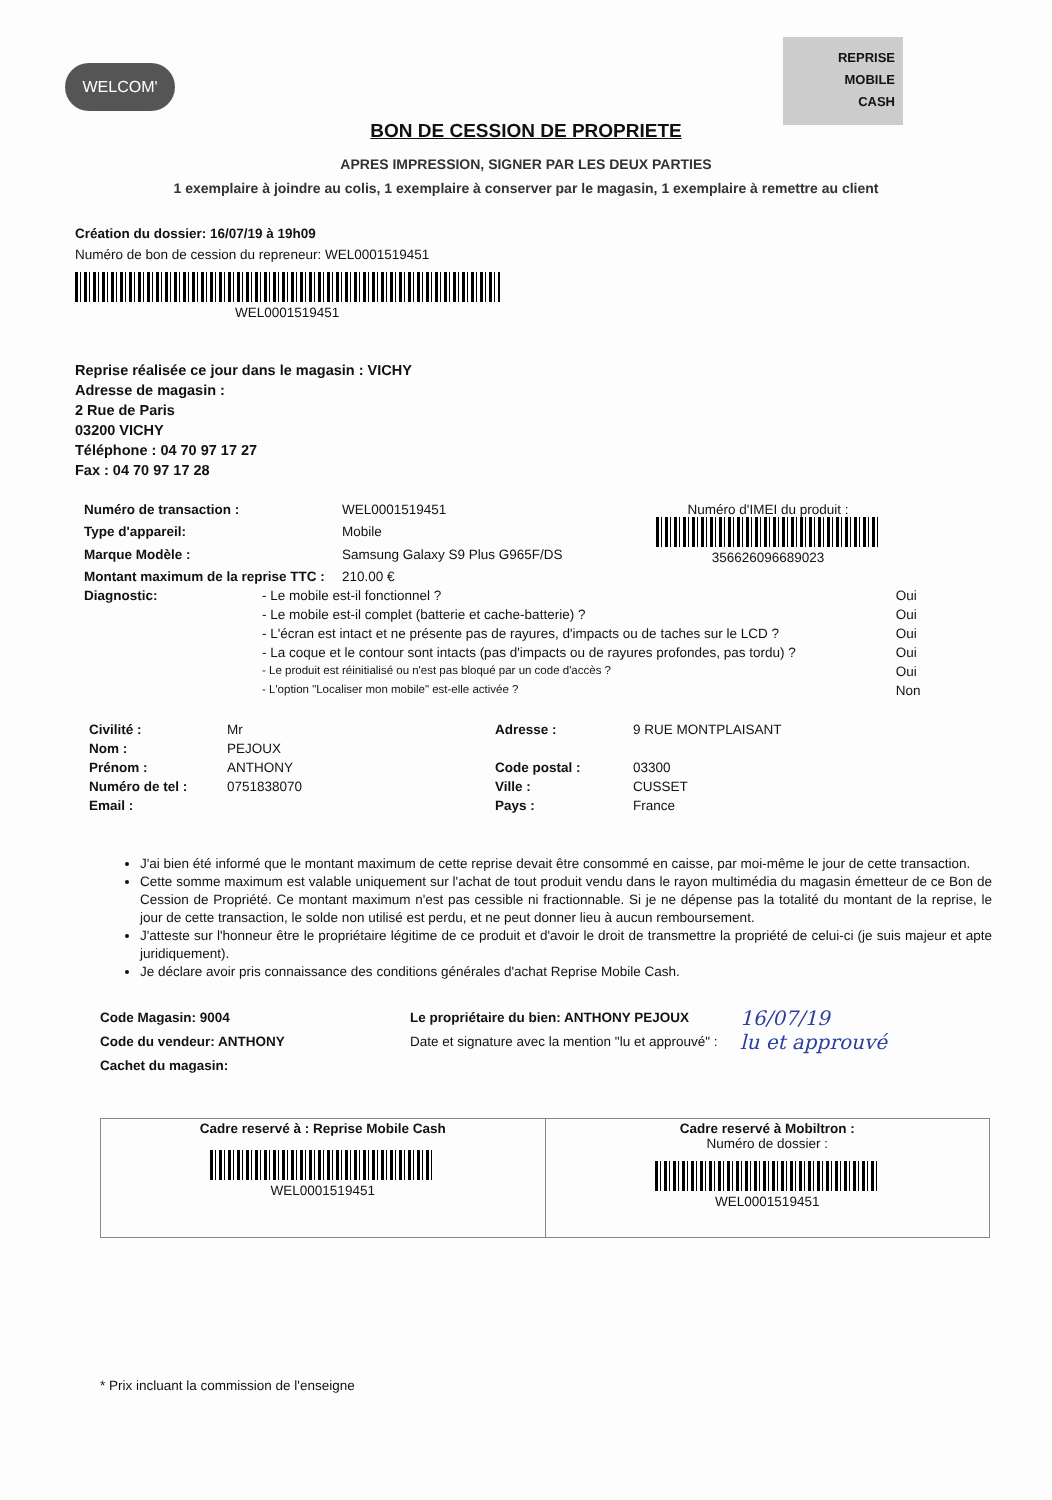WELCOM'
REPRISE
MOBILE
CASH
BON DE CESSION DE PROPRIETE
APRES IMPRESSION, SIGNER PAR LES DEUX PARTIES
1 exemplaire à joindre au colis, 1 exemplaire à conserver par le magasin, 1 exemplaire à remettre au client
Création du dossier: 16/07/19 à 19h09
Numéro de bon de cession du repreneur: WEL0001519451
WEL0001519451
Reprise réalisée ce jour dans le magasin : VICHY
Adresse de magasin :
2 Rue de Paris
03200 VICHY
Téléphone : 04 70 97 17 27
Fax : 04 70 97 17 28
| Numéro de transaction : | WEL0001519451 | Numéro d'IMEI du produit : 356626096689023 |
| Type d'appareil: | Mobile | |
| Marque Modèle : | Samsung Galaxy S9 Plus G965F/DS | |
| Montant maximum de la reprise TTC : | 210.00 € | |
| Diagnostic: | - Le mobile est-il fonctionnel ? | Oui |
| | - Le mobile est-il complet (batterie et cache-batterie) ? | Oui |
| | - L'écran est intact et ne présente pas de rayures, d'impacts ou de taches sur le LCD ? | Oui |
| | - La coque et le contour sont intacts (pas d'impacts ou de rayures profondes, pas tordu) ? | Oui |
| | - Le produit est réinitialisé ou n'est pas bloqué par un code d'accès ? | Oui |
| | - L'option "Localiser mon mobile" est-elle activée ? | Non |
| Civilité : | Mr | Adresse : | 9 RUE MONTPLAISANT |
| Nom : | PEJOUX | | |
| Prénom : | ANTHONY | Code postal : | 03300 |
| Numéro de tel : | 0751838070 | Ville : | CUSSET |
| Email : | | Pays : | France |
J'ai bien été informé que le montant maximum de cette reprise devait être consommé en caisse, par moi-même le jour de cette transaction.
Cette somme maximum est valable uniquement sur l'achat de tout produit vendu dans le rayon multimédia du magasin émetteur de ce Bon de Cession de Propriété. Ce montant maximum n'est pas cessible ni fractionnable. Si je ne dépense pas la totalité du montant de la reprise, le jour de cette transaction, le solde non utilisé est perdu, et ne peut donner lieu à aucun remboursement.
J'atteste sur l'honneur être le propriétaire légitime de ce produit et d'avoir le droit de transmettre la propriété de celui-ci (je suis majeur et apte juridiquement).
Je déclare avoir pris connaissance des conditions générales d'achat Reprise Mobile Cash.
Code Magasin: 9004
Code du vendeur: ANTHONY
Cachet du magasin:
Le propriétaire du bien: ANTHONY PEJOUX
Date et signature avec la mention "lu et approuvé" :
16/07/19
lu et approuvé
| Cadre reservé à : Reprise Mobile Cash WEL0001519451 | Cadre reservé à Mobiltron : Numéro de dossier : WEL0001519451 |
* Prix incluant la commission de l'enseigne